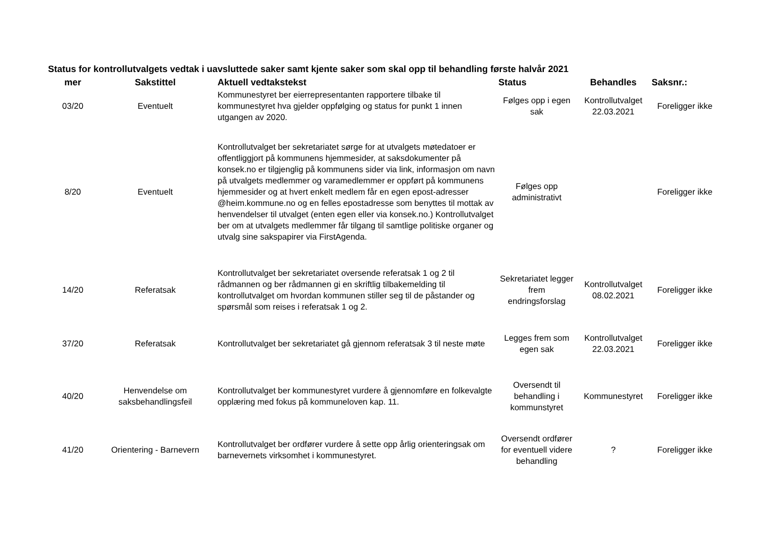Status for kontrollutvalgets vedtak i uavsluttede saker samt kjente saker som skal opp til behandling første halvår 2021
| mer | Sakstittel | Aktuell vedtakstekst | Status | Behandles | Saksnr.: |
| --- | --- | --- | --- | --- | --- |
| 03/20 | Eventuelt | Kommunestyret ber eierrepresentanten rapportere tilbake til kommunestyret hva gjelder oppfølging og status for punkt 1 innen utgangen av 2020. | Følges opp i egen sak | Kontrollutvalget 22.03.2021 | Foreligger ikke |
| 8/20 | Eventuelt | Kontrollutvalget ber sekretariatet sørge for at utvalgets møtedatoer er offentliggjort på kommunens hjemmesider, at saksdokumenter på konsek.no er tilgjenglig på kommunens sider via link, informasjon om navn på utvalgets medlemmer og varamedlemmer er oppført på kommunens hjemmesider og at hvert enkelt medlem får en egen epost-adresser @heim.kommune.no og en felles epostadresse som benyttes til mottak av henvendelser til utvalget (enten egen eller via konsek.no.) Kontrollutvalget ber om at utvalgets medlemmer får tilgang til samtlige politiske organer og utvalg sine sakspapirer via FirstAgenda. | Følges opp administrativt | | Foreligger ikke |
| 14/20 | Referatsak | Kontrollutvalget ber sekretariatet oversende referatsak 1 og 2 til rådmannen og ber rådmannen gi en skriftlig tilbakemelding til kontrollutvalget om hvordan kommunen stiller seg til de påstander og spørsmål som reises i referatsak 1 og 2. | Sekretariatet legger frem endringsforslag | Kontrollutvalget 08.02.2021 | Foreligger ikke |
| 37/20 | Referatsak | Kontrollutvalget ber sekretariatet gå gjennom referatsak 3 til neste møte | Legges frem som egen sak | Kontrollutvalget 22.03.2021 | Foreligger ikke |
| 40/20 | Henvendelse om saksbehandlingsfeil | Kontrollutvalget ber kommunestyret vurdere å gjennomføre en folkevalgte opplæring med fokus på kommuneloven kap. 11. | Oversendt til behandling i kommunstyret | Kommunestyret | Foreligger ikke |
| 41/20 | Orientering - Barnevern | Kontrollutvalget ber ordfører vurdere å sette opp årlig orienteringsak om barnevernets virksomhet i kommunestyret. | Oversendt ordfører for eventuell videre behandling | ? | Foreligger ikke |